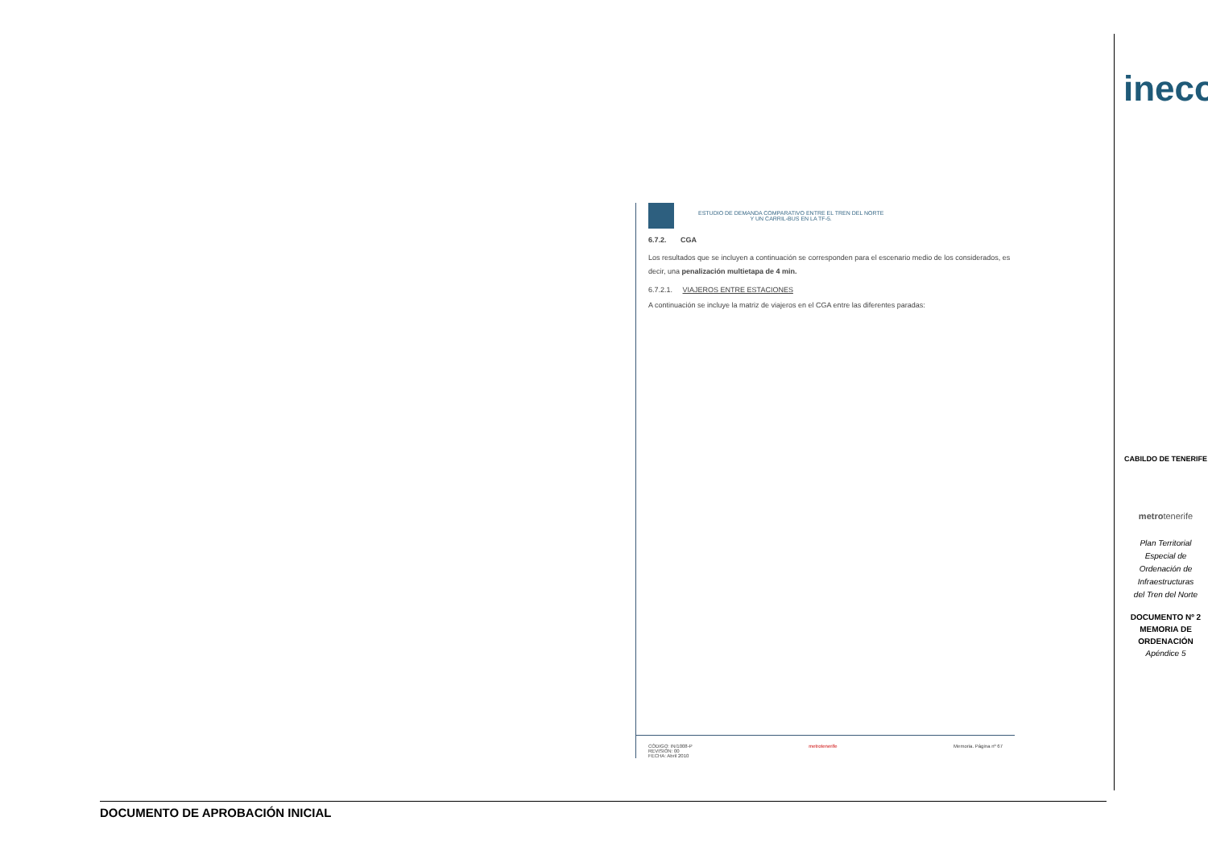ESTUDIO DE DEMANDA COMPARATIVO ENTRE EL TREN DEL NORTE
Y UN CARRIL-BUS EN LA TF-5.
6.7.2. CGA
Los resultados que se incluyen a continuación se corresponden para el escenario medio de los considerados, es decir, una penalización multietapa de 4 min.
6.7.2.1. VIAJEROS ENTRE ESTACIONES
A continuación se incluye la matriz de viajeros en el CGA entre las diferentes paradas:
CÓDIGO: IN/1008-P
REVISIÓN: 00
FECHA: Abril 2010
metrotenerife Memoria. Página nº 67
ineco
CABILDO DE TENERIFE
metrotenerife
Plan Territorial
Especial de
Ordenación de
Infraestructuras
del Tren del Norte
DOCUMENTO Nº 2
MEMORIA DE
ORDENACIÓN
Apéndice 5
DOCUMENTO DE APROBACIÓN INICIAL